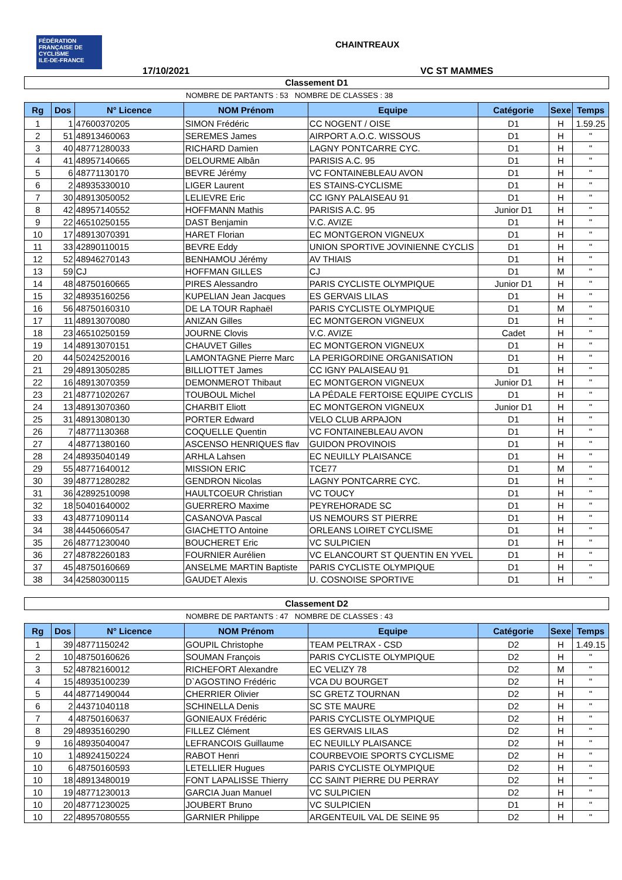FÉDÉRATION FRANÇAISE DE CYCLISME
ILE-DE-FRANCE
CHAINTREAUX
17/10/2021 VC ST MAMMES
Classement D1
NOMBRE DE PARTANTS : 53 NOMBRE DE CLASSES : 38
| Rg | Dos | N° Licence | NOM Prénom | Equipe | Catégorie | Sexe | Temps |
| --- | --- | --- | --- | --- | --- | --- | --- |
| 1 | 1 | 47600370205 | SIMON Frédéric | CC NOGENT / OISE | D1 | H | 1.59.25 |
| 2 | 51 | 48913460063 | SEREMES James | AIRPORT A.O.C. WISSOUS | D1 | H | " |
| 3 | 40 | 48771280033 | RICHARD Damien | LAGNY PONTCARRE CYC. | D1 | H | " |
| 4 | 41 | 48957140665 | DELOURME Albân | PARISIS A.C. 95 | D1 | H | " |
| 5 | 6 | 48771130170 | BEVRE Jérémy | VC FONTAINEBLEAU AVON | D1 | H | " |
| 6 | 2 | 48935330010 | LIGER Laurent | ES STAINS-CYCLISME | D1 | H | " |
| 7 | 30 | 48913050052 | LELIEVRE Eric | CC IGNY PALAISEAU 91 | D1 | H | " |
| 8 | 42 | 48957140552 | HOFFMANN Mathis | PARISIS A.C. 95 | Junior D1 | H | " |
| 9 | 22 | 46510250155 | DAST Benjamin | V.C. AVIZE | D1 | H | " |
| 10 | 17 | 48913070391 | HARET Florian | EC MONTGERON VIGNEUX | D1 | H | " |
| 11 | 33 | 42890110015 | BEVRE Eddy | UNION SPORTIVE JOVINIENNE CYCLIS | D1 | H | " |
| 12 | 52 | 48946270143 | BENHAMOU Jérémy | AV THIAIS | D1 | H | " |
| 13 | 59 | CJ | HOFFMAN GILLES | CJ | D1 | M | " |
| 14 | 48 | 48750160665 | PIRES Alessandro | PARIS CYCLISTE OLYMPIQUE | Junior D1 | H | " |
| 15 | 32 | 48935160256 | KUPELIAN Jean Jacques | ES GERVAIS LILAS | D1 | H | " |
| 16 | 56 | 48750160310 | DE LA TOUR Raphaël | PARIS CYCLISTE OLYMPIQUE | D1 | M | " |
| 17 | 11 | 48913070080 | ANIZAN Gilles | EC MONTGERON VIGNEUX | D1 | H | " |
| 18 | 23 | 46510250159 | JOURNE Clovis | V.C. AVIZE | Cadet | H | " |
| 19 | 14 | 48913070151 | CHAUVET Gilles | EC MONTGERON VIGNEUX | D1 | H | " |
| 20 | 44 | 50242520016 | LAMONTAGNE Pierre Marc | LA PERIGORDINE ORGANISATION | D1 | H | " |
| 21 | 29 | 48913050285 | BILLIOTTET James | CC IGNY PALAISEAU 91 | D1 | H | " |
| 22 | 16 | 48913070359 | DEMONMEROT Thibaut | EC MONTGERON VIGNEUX | Junior D1 | H | " |
| 23 | 21 | 48771020267 | TOUBOUL Michel | LA PÉDALE FERTOISE EQUIPE CYCLIS | D1 | H | " |
| 24 | 13 | 48913070360 | CHARBIT Eliott | EC MONTGERON VIGNEUX | Junior D1 | H | " |
| 25 | 31 | 48913080130 | PORTER Edward | VELO CLUB ARPAJON | D1 | H | " |
| 26 | 7 | 48771130368 | COQUELLE Quentin | VC FONTAINEBLEAU AVON | D1 | H | " |
| 27 | 4 | 48771380160 | ASCENSO HENRIQUES flav | GUIDON PROVINOIS | D1 | H | " |
| 28 | 24 | 48935040149 | ARHLA Lahsen | EC NEUILLY PLAISANCE | D1 | H | " |
| 29 | 55 | 48771640012 | MISSION ERIC | TCE77 | D1 | M | " |
| 30 | 39 | 48771280282 | GENDRON Nicolas | LAGNY PONTCARRE CYC. | D1 | H | " |
| 31 | 36 | 42892510098 | HAULTCOEUR Christian | VC TOUCY | D1 | H | " |
| 32 | 18 | 50401640002 | GUERRERO Maxime | PEYREHORADE SC | D1 | H | " |
| 33 | 43 | 48771090114 | CASANOVA Pascal | US NEMOURS ST PIERRE | D1 | H | " |
| 34 | 38 | 44450660547 | GIACHETTO Antoine | ORLEANS LOIRET CYCLISME | D1 | H | " |
| 35 | 26 | 48771230040 | BOUCHERET Eric | VC SULPICIEN | D1 | H | " |
| 36 | 27 | 48782260183 | FOURNIER Aurélien | VC ELANCOURT ST QUENTIN EN YVEL | D1 | H | " |
| 37 | 45 | 48750160669 | ANSELME MARTIN Baptiste | PARIS CYCLISTE OLYMPIQUE | D1 | H | " |
| 38 | 34 | 42580300115 | GAUDET Alexis | U. COSNOISE SPORTIVE | D1 | H | " |
Classement D2
NOMBRE DE PARTANTS : 47 NOMBRE DE CLASSES : 43
| Rg | Dos | N° Licence | NOM Prénom | Equipe | Catégorie | Sexe | Temps |
| --- | --- | --- | --- | --- | --- | --- | --- |
| 1 | 39 | 48771150242 | GOUPIL Christophe | TEAM PELTRAX - CSD | D2 | H | 1.49.15 |
| 2 | 10 | 48750160626 | SOUMAN François | PARIS CYCLISTE OLYMPIQUE | D2 | H | " |
| 3 | 52 | 48782160012 | RICHEFORT Alexandre | EC VELIZY 78 | D2 | M | " |
| 4 | 15 | 48935100239 | D`AGOSTINO Frédéric | VCA DU BOURGET | D2 | H | " |
| 5 | 44 | 48771490044 | CHERRIER Olivier | SC GRETZ TOURNAN | D2 | H | " |
| 6 | 2 | 44371040118 | SCHINELLA Denis | SC STE MAURE | D2 | H | " |
| 7 | 4 | 48750160637 | GONIEAUX Frédéric | PARIS CYCLISTE OLYMPIQUE | D2 | H | " |
| 8 | 29 | 48935160290 | FILLEZ Clément | ES GERVAIS LILAS | D2 | H | " |
| 9 | 16 | 48935040047 | LEFRANCOIS Guillaume | EC NEUILLY PLAISANCE | D2 | H | " |
| 10 | 1 | 48924150224 | RABOT Henri | COURBEVOIE SPORTS CYCLISME | D2 | H | " |
| 10 | 6 | 48750160593 | LETELLIER Hugues | PARIS CYCLISTE OLYMPIQUE | D2 | H | " |
| 10 | 18 | 48913480019 | FONT LAPALISSE Thierry | CC SAINT PIERRE DU PERRAY | D2 | H | " |
| 10 | 19 | 48771230013 | GARCIA Juan Manuel | VC SULPICIEN | D2 | H | " |
| 10 | 20 | 48771230025 | JOUBERT Bruno | VC SULPICIEN | D1 | H | " |
| 10 | 22 | 48957080555 | GARNIER Philippe | ARGENTEUIL VAL DE SEINE 95 | D2 | H | " |